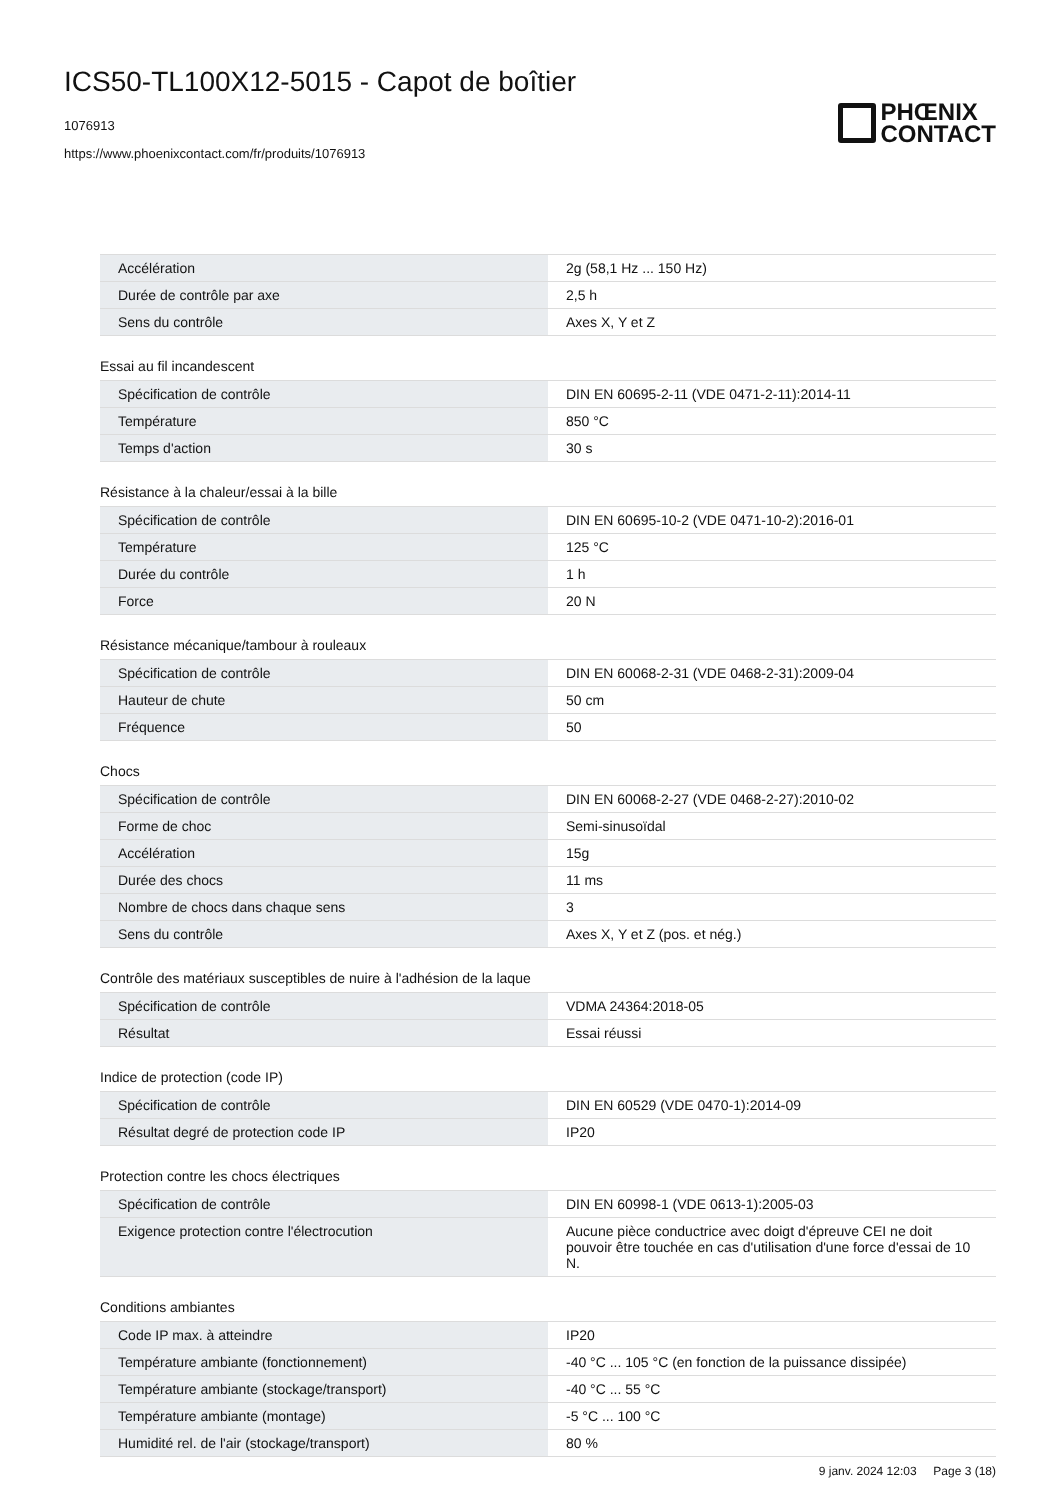ICS50-TL100X12-5015 - Capot de boîtier
1076913
https://www.phoenixcontact.com/fr/produits/1076913
PHŒNIX
CONTACT
| Accélération | 2g (58,1 Hz ... 150 Hz) |
| Durée de contrôle par axe | 2,5 h |
| Sens du contrôle | Axes X, Y et Z |
Essai au fil incandescent
| Spécification de contrôle | DIN EN 60695-2-11 (VDE 0471-2-11):2014-11 |
| Température | 850 °C |
| Temps d'action | 30 s |
Résistance à la chaleur/essai à la bille
| Spécification de contrôle | DIN EN 60695-10-2 (VDE 0471-10-2):2016-01 |
| Température | 125 °C |
| Durée du contrôle | 1 h |
| Force | 20 N |
Résistance mécanique/tambour à rouleaux
| Spécification de contrôle | DIN EN 60068-2-31 (VDE 0468-2-31):2009-04 |
| Hauteur de chute | 50 cm |
| Fréquence | 50 |
Chocs
| Spécification de contrôle | DIN EN 60068-2-27 (VDE 0468-2-27):2010-02 |
| Forme de choc | Semi-sinusoïdal |
| Accélération | 15g |
| Durée des chocs | 11 ms |
| Nombre de chocs dans chaque sens | 3 |
| Sens du contrôle | Axes X, Y et Z (pos. et nég.) |
Contrôle des matériaux susceptibles de nuire à l'adhésion de la laque
| Spécification de contrôle | VDMA 24364:2018-05 |
| Résultat | Essai réussi |
Indice de protection (code IP)
| Spécification de contrôle | DIN EN 60529 (VDE 0470-1):2014-09 |
| Résultat degré de protection code IP | IP20 |
Protection contre les chocs électriques
| Spécification de contrôle | DIN EN 60998-1 (VDE 0613-1):2005-03 |
| Exigence protection contre l'électrocution | Aucune pièce conductrice avec doigt d'épreuve CEI ne doit pouvoir être touchée en cas d'utilisation d'une force d'essai de 10 N. |
Conditions ambiantes
| Code IP max. à atteindre | IP20 |
| Température ambiante (fonctionnement) | -40 °C ... 105 °C (en fonction de la puissance dissipée) |
| Température ambiante (stockage/transport) | -40 °C ... 55 °C |
| Température ambiante (montage) | -5 °C ... 100 °C |
| Humidité rel. de l'air (stockage/transport) | 80 % |
9 janv. 2024 12:03 Page 3 (18)